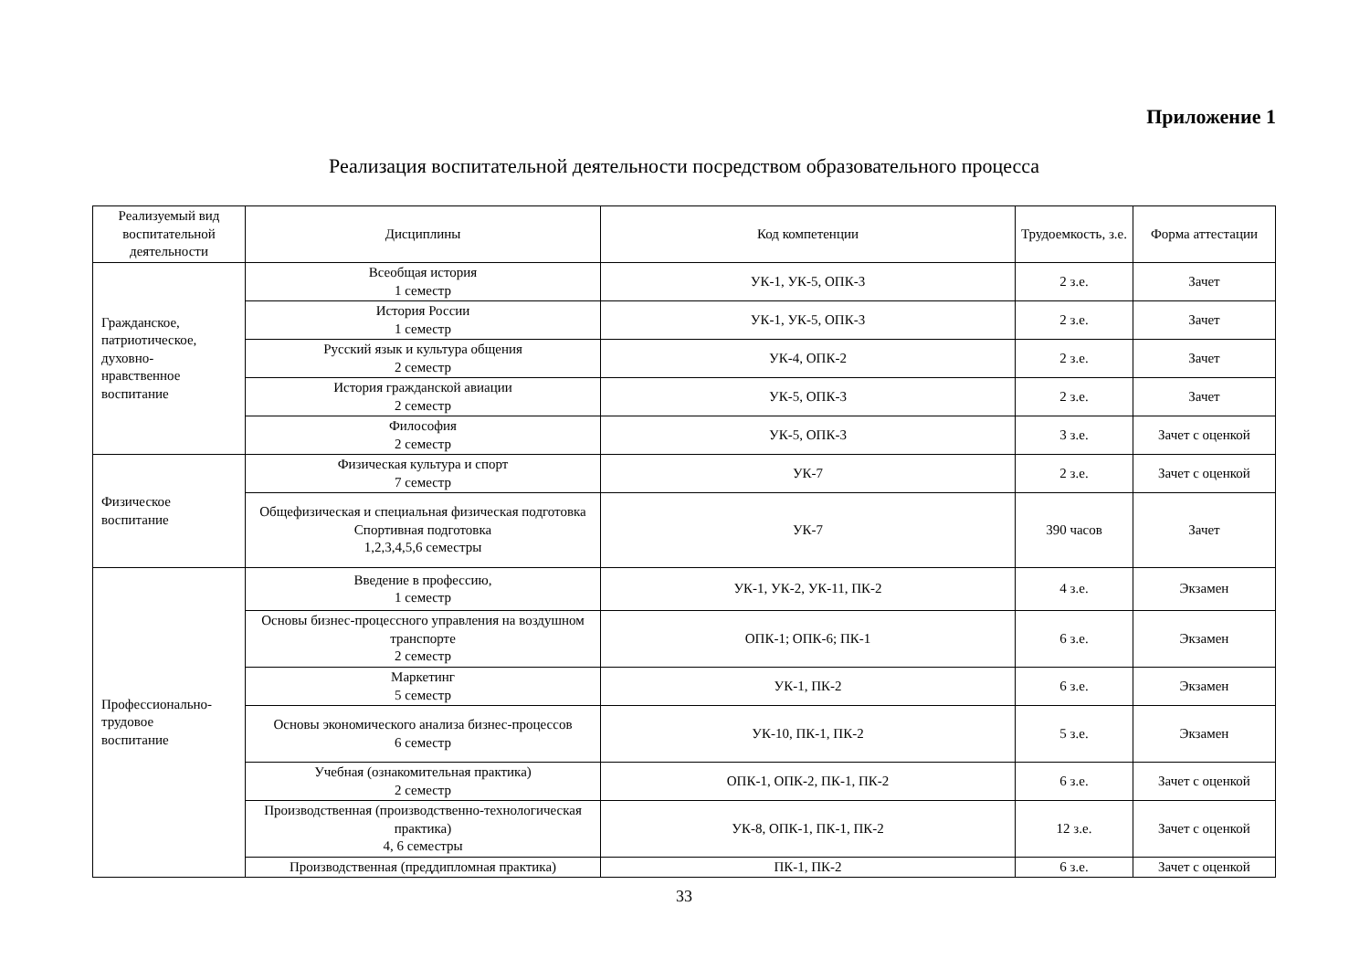Приложение 1
Реализация воспитательной деятельности посредством образовательного процесса
| Реализуемый вид воспитательной деятельности | Дисциплины | Код компетенции | Трудоемкость, з.е. | Форма аттестации |
| --- | --- | --- | --- | --- |
| Гражданское, патриотическое, духовно- нравственное воспитание | Всеобщая история 1 семестр | УК-1, УК-5, ОПК-3 | 2 з.е. | Зачет |
| | История России 1 семестр | УК-1, УК-5, ОПК-3 | 2 з.е. | Зачет |
| | Русский язык и культура общения 2 семестр | УК-4, ОПК-2 | 2 з.е. | Зачет |
| | История гражданской авиации 2 семестр | УК-5, ОПК-3 | 2 з.е. | Зачет |
| | Философия 2 семестр | УК-5, ОПК-3 | 3 з.е. | Зачет с оценкой |
| Физическое воспитание | Физическая культура и спорт 7 семестр | УК-7 | 2 з.е. | Зачет с оценкой |
| | Общефизическая и специальная физическая подготовка Спортивная подготовка 1,2,3,4,5,6 семестры | УК-7 | 390 часов | Зачет |
| Профессионально- трудовое воспитание | Введение в профессию, 1 семестр | УК-1, УК-2, УК-11, ПК-2 | 4 з.е. | Экзамен |
| | Основы бизнес-процессного управления на воздушном транспорте 2 семестр | ОПК-1; ОПК-6; ПК-1 | 6 з.е. | Экзамен |
| | Маркетинг 5 семестр | УК-1, ПК-2 | 6 з.е. | Экзамен |
| | Основы экономического анализа бизнес-процессов 6 семестр | УК-10, ПК-1, ПК-2 | 5 з.е. | Экзамен |
| | Учебная (ознакомительная практика) 2 семестр | ОПК-1, ОПК-2, ПК-1, ПК-2 | 6 з.е. | Зачет с оценкой |
| | Производственная (производственно-технологическая практика) 4, 6 семестры | УК-8, ОПК-1, ПК-1, ПК-2 | 12 з.е. | Зачет с оценкой |
| | Производственная (преддипломная практика) | ПК-1, ПК-2 | 6 з.е. | Зачет с оценкой |
33